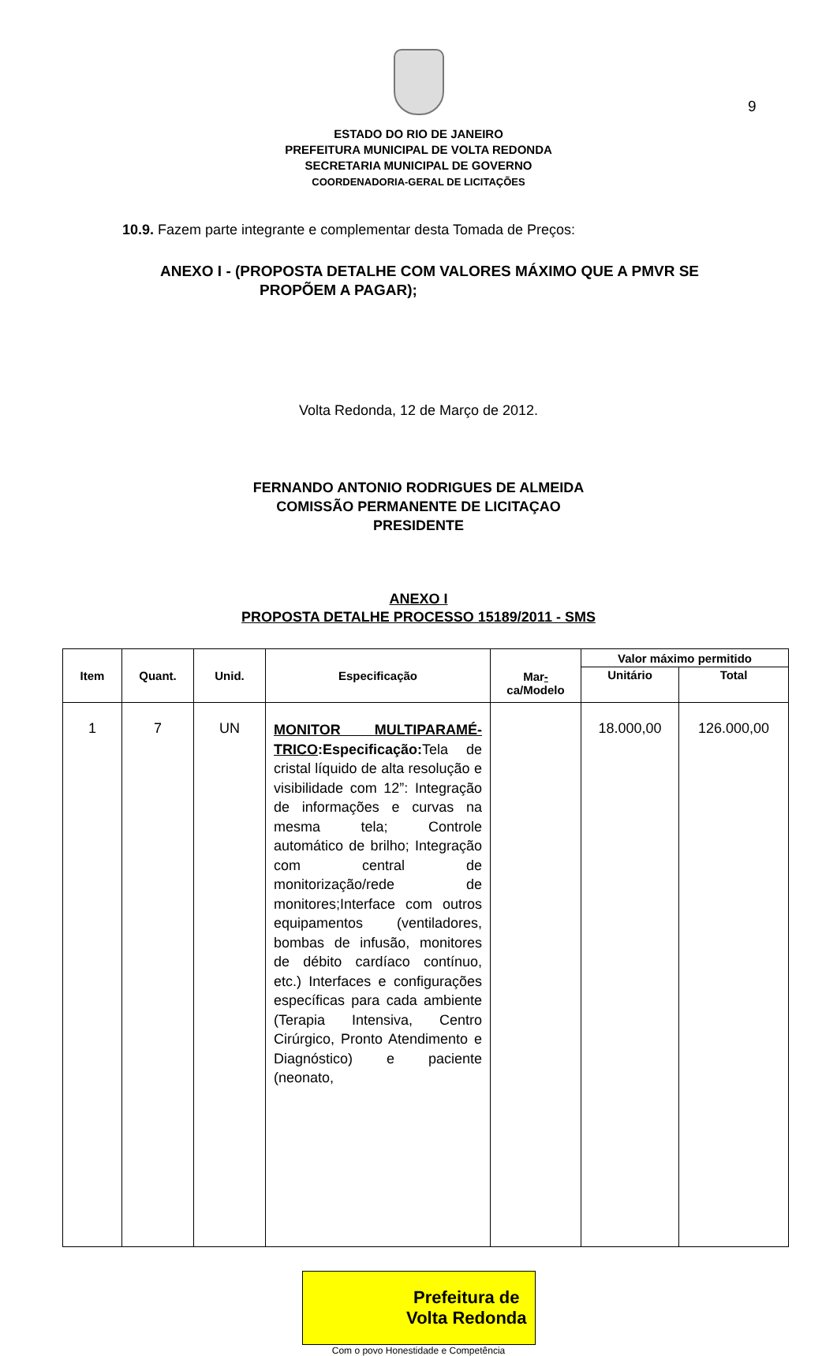9
ESTADO DO RIO DE JANEIRO
PREFEITURA MUNICIPAL DE VOLTA REDONDA
SECRETARIA MUNICIPAL DE GOVERNO
COORDENADORIA-GERAL DE LICITAÇÕES
10.9. Fazem parte integrante e complementar desta Tomada de Preços:
ANEXO I - (PROPOSTA DETALHE COM VALORES MÁXIMO QUE A PMVR SE
PROPÕEM A PAGAR);
Volta Redonda, 12 de Março de 2012.
FERNANDO ANTONIO RODRIGUES DE ALMEIDA
COMISSÃO PERMANENTE DE LICITAÇAO
PRESIDENTE
ANEXO I
PROPOSTA DETALHE PROCESSO 15189/2011 - SMS
| Item | Quant. | Unid. | Especificação | Mar - ca/Modelo | Valor máximo permitido | |
| --- | --- | --- | --- | --- | --- | --- |
| | | | | | Unitário | Total |
| 1 | 7 | UN | MONITOR MULTIPARAMÉ-TRICO :Especificação: Tela de cristal líquido de alta resolução e visibilidade com 12”: Integração de informações e curvas na mesma tela; Controle automático de brilho; Integração com central de monitorização/rede de monitores;Interface com outros equipamentos (ventiladores, bombas de infusão, monitores de débito cardíaco contínuo, etc.) Interfaces e configurações específicas para cada ambiente (Terapia Intensiva, Centro Cirúrgico, Pronto Atendimento e Diagnóstico) e paciente (neonato, | | 18.000,00 | 126.000,00 |
Prefeitura de
Volta Redonda
Com o povo Honestidade e Competência